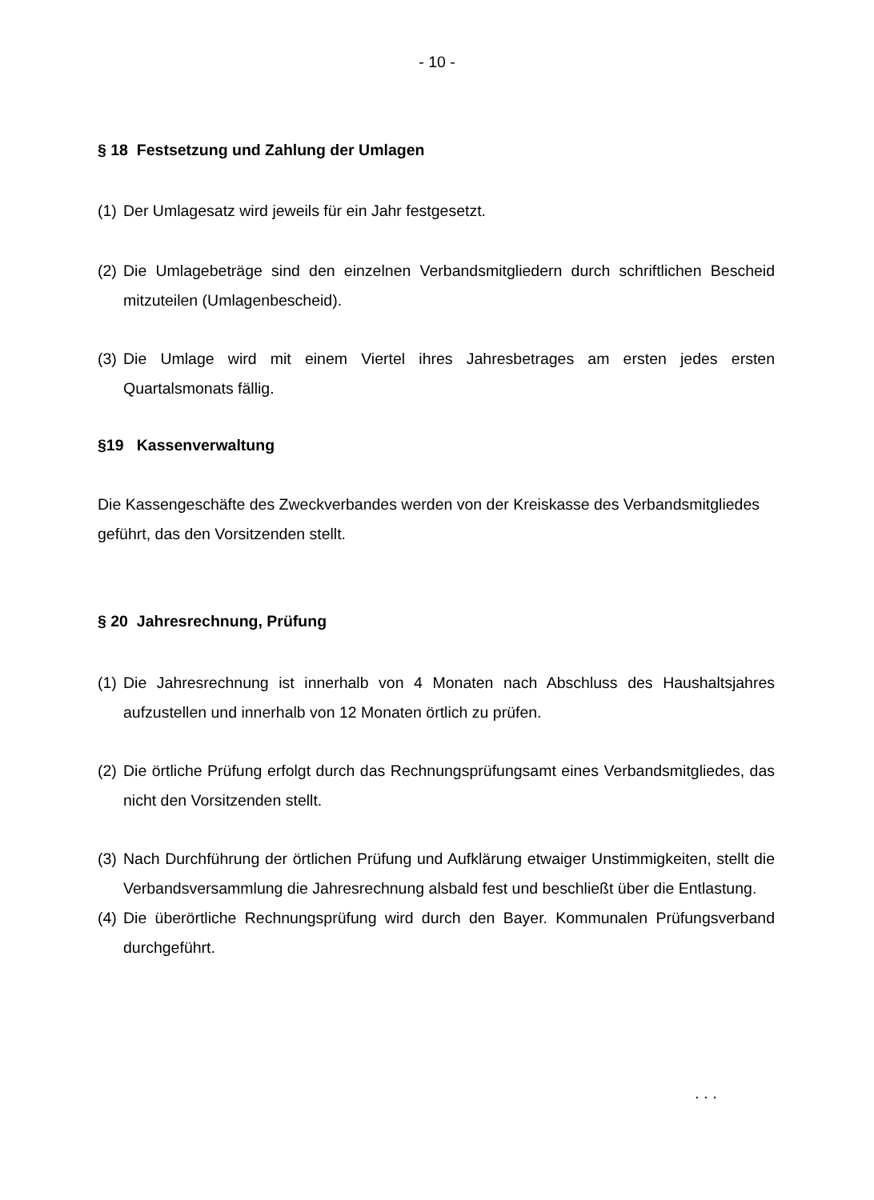- 10 -
§ 18 Festsetzung und Zahlung der Umlagen
(1) Der Umlagesatz wird jeweils für ein Jahr festgesetzt.
(2) Die Umlagebeträge sind den einzelnen Verbandsmitgliedern durch schriftlichen Bescheid mitzuteilen (Umlagenbescheid).
(3) Die Umlage wird mit einem Viertel ihres Jahresbetrages am ersten jedes ersten Quartalsmonats fällig.
§19 Kassenverwaltung
Die Kassengeschäfte des Zweckverbandes werden von der Kreiskasse des Verbandsmitgliedes geführt, das den Vorsitzenden stellt.
§ 20 Jahresrechnung, Prüfung
(1) Die Jahresrechnung ist innerhalb von 4 Monaten nach Abschluss des Haushaltsjahres aufzustellen und innerhalb von 12 Monaten örtlich zu prüfen.
(2) Die örtliche Prüfung erfolgt durch das Rechnungsprüfungsamt eines Verbandsmitgliedes, das nicht den Vorsitzenden stellt.
(3) Nach Durchführung der örtlichen Prüfung und Aufklärung etwaiger Unstimmigkeiten, stellt die Verbandsversammlung die Jahresrechnung alsbald fest und beschließt über die Entlastung.
(4) Die überörtliche Rechnungsprüfung wird durch den Bayer. Kommunalen Prüfungsverband durchgeführt.
. . .